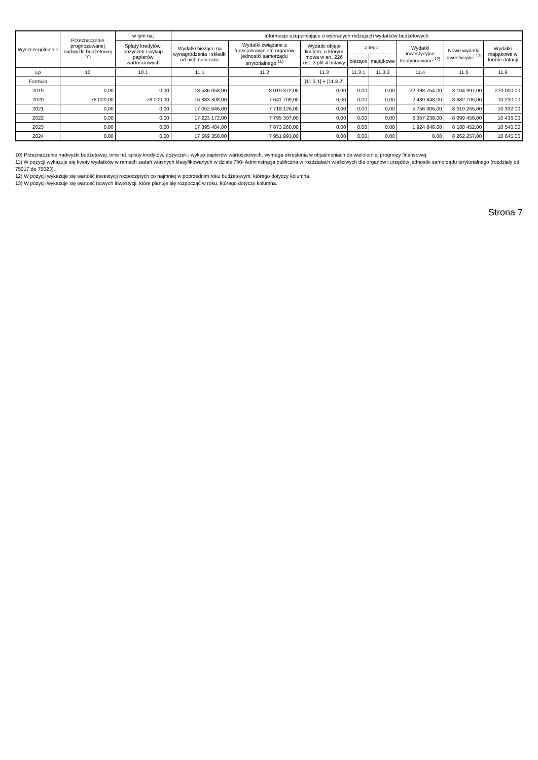| Wyszczególnienie | Przeznaczenie prognozowanej nadwyżki budżetowej <sup>10)</sup> | w tym na: | Informacje uzupełniające o wybranych rodzajach wydatków budżetowych | | | | | | | |
| --- | --- | --- | --- | --- | --- | --- | --- | --- | --- | --- |
| | | Spłaty kredytów, pożyczek i wykup papierów wartościowych | Wydatki bieżące na wynagrodzenia i składki od nich naliczane | Wydatki związane z funkcjonowaniem organów jednostki samorządu terytorialnego <sup>11)</sup> | Wydatki objęte limitem, o którym mowa w art. 226 ust. 3 pkt 4 ustawy | z tego: | | Wydatki inwestycyjne kontynuowane <sup>12)</sup> | Nowe wydatki inwestycyjne <sup>13)</sup> | Wydatki majątkowe w formie dotacji |
| | | | | | | bieżące | majątkowe | | | |
| Lp | 10 | 10.1 | 11.1 | 11.2 | 11.3 | 11.3.1 | 11.3.2 | 11.4 | 11.5 | 11.6 |
| Formuła | | | | | [11.3.1] + [11.3.2] | | | | | |
| 2019 | 0,00 | 0,00 | 18 536 058,00 | 8 019 372,00 | 0,00 | 0,00 | 0,00 | 22 398 754,00 | 3 104 997,00 | 270 000,00 |
| 2020 | 78 000,00 | 78 000,00 | 16 883 308,00 | 7 641 709,00 | 0,00 | 0,00 | 0,00 | 2 439 848,00 | 8 682 705,00 | 10 230,00 |
| 2021 | 0,00 | 0,00 | 17 052 646,00 | 7 718 126,00 | 0,00 | 0,00 | 0,00 | 5 756 306,00 | 8 019 265,00 | 10 332,00 |
| 2022 | 0,00 | 0,00 | 17 223 172,00 | 7 795 307,00 | 0,00 | 0,00 | 0,00 | 6 357 238,00 | 8 099 458,00 | 10 436,00 |
| 2023 | 0,00 | 0,00 | 17 395 404,00 | 7 873 260,00 | 0,00 | 0,00 | 0,00 | 1 924 846,00 | 8 180 452,00 | 10 540,00 |
| 2024 | 0,00 | 0,00 | 17 569 358,00 | 7 951 993,00 | 0,00 | 0,00 | 0,00 | 0,00 | 8 262 257,00 | 10 645,00 |
10) Przeznaczenie nadwyżki budżetowej, inne niż spłaty kredytów, pożyczek i wykup papierów wartościowych, wymaga określenia w objaśnieniach do wieloletniej prognozy finansowej.
11) W pozycji wykazuje się kwoty wydatków w ramach zadań własnych klasyfikowanych w dziale 750- Administracja publiczna w rozdziałach właściwych dla organów i urzędów jednostki samorządu terytorialnego (rozdziały od 75017 do 75023).
12) W pozycji wykazuje się wartość inwestycji rozpoczętych co najmniej w poprzednim roku budżetowym, którego dotyczy kolumna.
13) W pozycji wykazuje się wartość nowych inwestycji, które planuje się rozpocząć w roku, którego dotyczy kolumna.
Strona 7